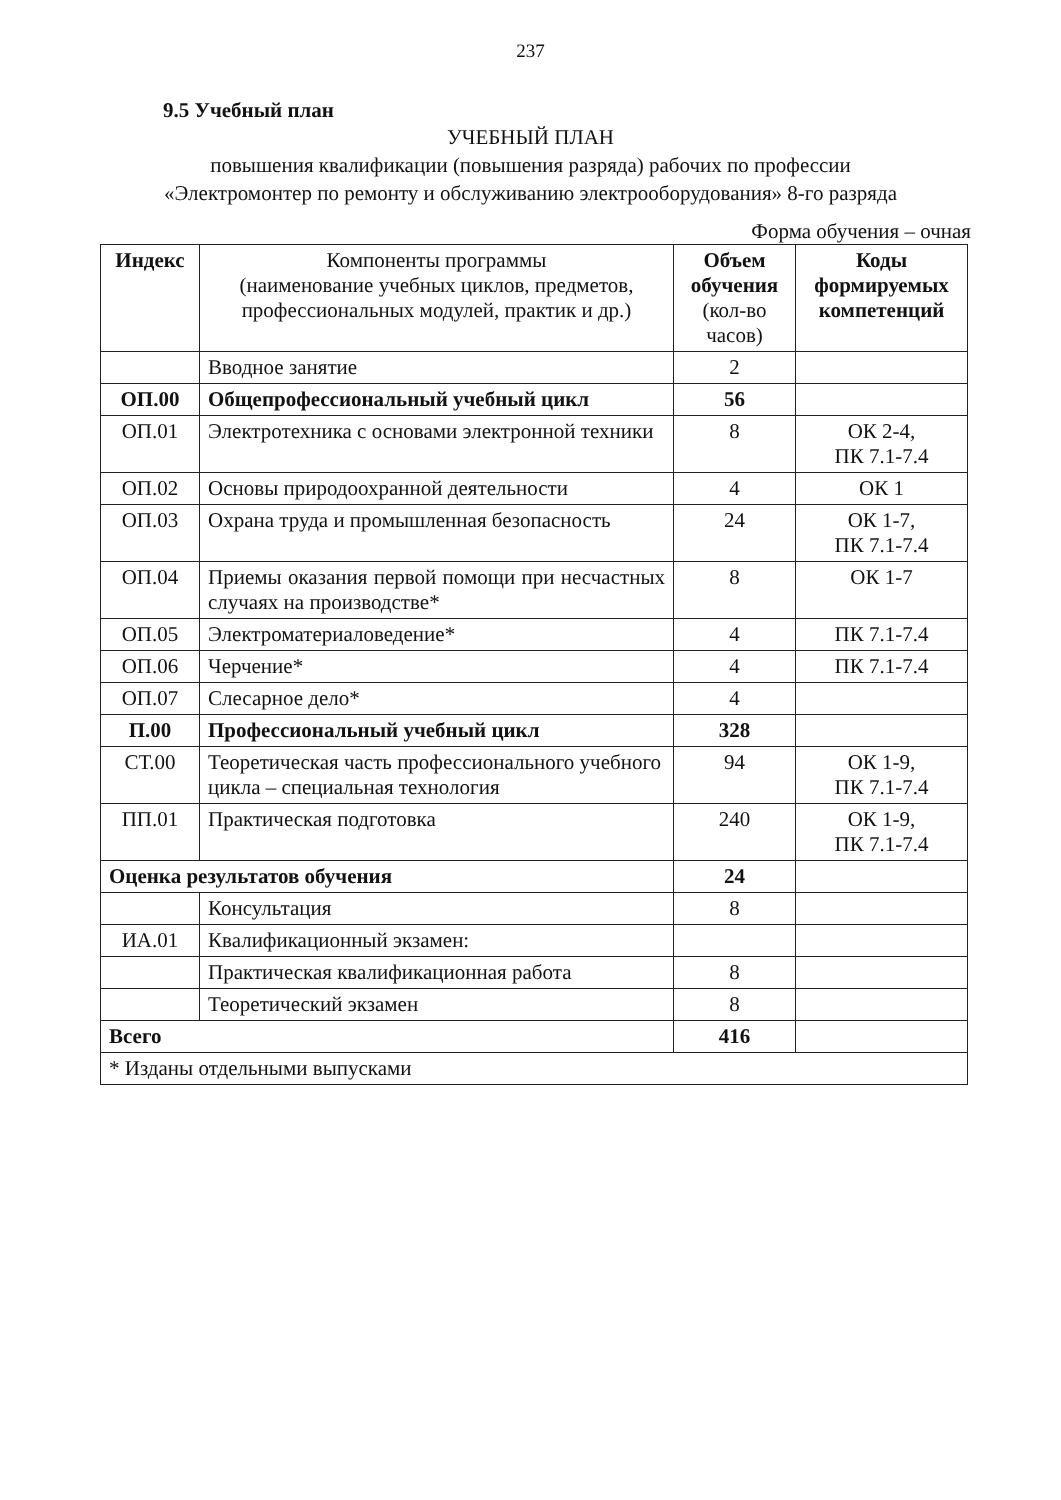237
9.5 Учебный план
УЧЕБНЫЙ ПЛАН
повышения квалификации (повышения разряда) рабочих по профессии
«Электромонтер по ремонту и обслуживанию электрооборудования» 8-го разряда
Форма обучения – очная
| Индекс | Компоненты программы (наименование учебных циклов, предметов, профессиональных модулей, практик и др.) | Объем обучения (кол-во часов) | Коды формируемых компетенций |
| --- | --- | --- | --- |
| | Вводное занятие | 2 | |
| ОП.00 | Общепрофессиональный учебный цикл | 56 | |
| ОП.01 | Электротехника с основами электронной техники | 8 | ОК 2-4, ПК 7.1-7.4 |
| ОП.02 | Основы природоохранной деятельности | 4 | ОК 1 |
| ОП.03 | Охрана труда и промышленная безопасность | 24 | ОК 1-7, ПК 7.1-7.4 |
| ОП.04 | Приемы оказания первой помощи при несчастных случаях на производстве* | 8 | ОК 1-7 |
| ОП.05 | Электроматериаловедение* | 4 | ПК 7.1-7.4 |
| ОП.06 | Черчение* | 4 | ПК 7.1-7.4 |
| ОП.07 | Слесарное дело* | 4 | |
| П.00 | Профессиональный учебный цикл | 328 | |
| СТ.00 | Теоретическая часть профессионального учебного цикла – специальная технология | 94 | ОК 1-9, ПК 7.1-7.4 |
| ПП.01 | Практическая подготовка | 240 | ОК 1-9, ПК 7.1-7.4 |
| Оценка результатов обучения | | 24 | |
| | Консультация | 8 | |
| ИА.01 | Квалификационный экзамен: | | |
| | Практическая квалификационная работа | 8 | |
| | Теоретический экзамен | 8 | |
| Всего | | 416 | |
| * Изданы отдельными выпусками | | | |